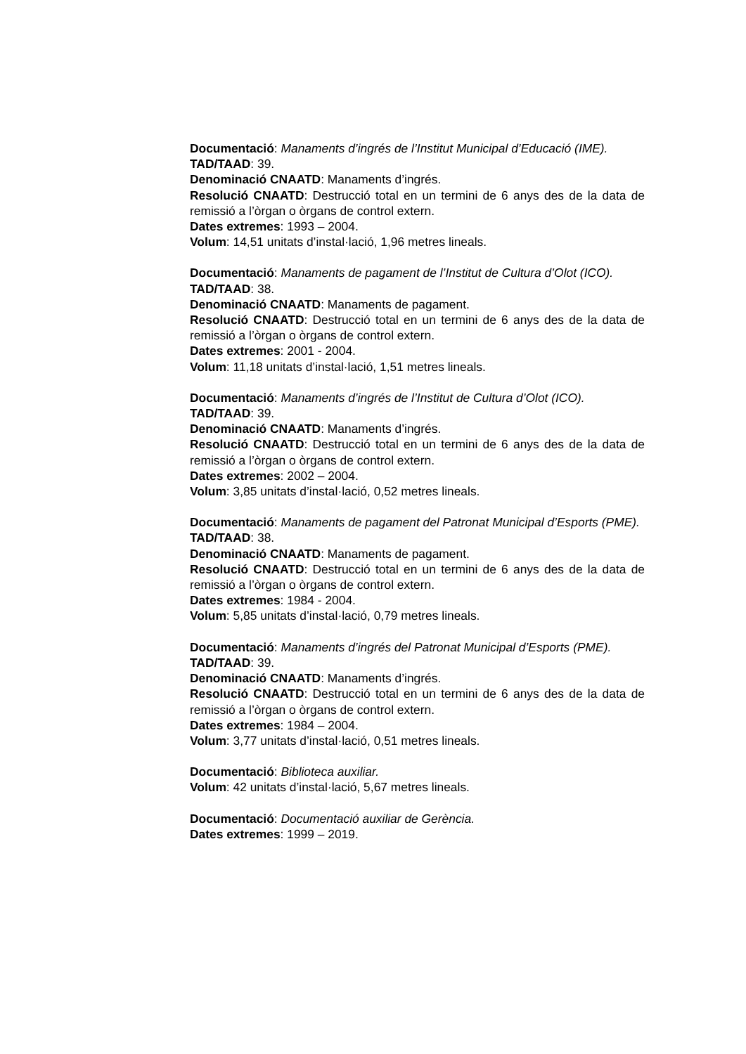Documentació: Manaments d’ingrés de l’Institut Municipal d’Educació (IME).
TAD/TAAD: 39.
Denominació CNAATD: Manaments d’ingrés.
Resolució CNAATD: Destrucció total en un termini de 6 anys des de la data de remissió a l’òrgan o òrgans de control extern.
Dates extremes: 1993 – 2004.
Volum: 14,51 unitats d’instal·lació, 1,96 metres lineals.
Documentació: Manaments de pagament de l’Institut de Cultura d’Olot (ICO).
TAD/TAAD: 38.
Denominació CNAATD: Manaments de pagament.
Resolució CNAATD: Destrucció total en un termini de 6 anys des de la data de remissió a l’òrgan o òrgans de control extern.
Dates extremes: 2001 - 2004.
Volum: 11,18 unitats d’instal·lació, 1,51 metres lineals.
Documentació: Manaments d’ingrés de l’Institut de Cultura d’Olot (ICO).
TAD/TAAD: 39.
Denominació CNAATD: Manaments d’ingrés.
Resolució CNAATD: Destrucció total en un termini de 6 anys des de la data de remissió a l’òrgan o òrgans de control extern.
Dates extremes: 2002 – 2004.
Volum: 3,85 unitats d’instal·lació, 0,52 metres lineals.
Documentació: Manaments de pagament del Patronat Municipal d’Esports (PME).
TAD/TAAD: 38.
Denominació CNAATD: Manaments de pagament.
Resolució CNAATD: Destrucció total en un termini de 6 anys des de la data de remissió a l’òrgan o òrgans de control extern.
Dates extremes: 1984 - 2004.
Volum: 5,85 unitats d’instal·lació, 0,79 metres lineals.
Documentació: Manaments d’ingrés del Patronat Municipal d’Esports (PME).
TAD/TAAD: 39.
Denominació CNAATD: Manaments d’ingrés.
Resolució CNAATD: Destrucció total en un termini de 6 anys des de la data de remissió a l’òrgan o òrgans de control extern.
Dates extremes: 1984 – 2004.
Volum: 3,77 unitats d’instal·lació, 0,51 metres lineals.
Documentació: Biblioteca auxiliar.
Volum: 42 unitats d’instal·lació, 5,67 metres lineals.
Documentació: Documentació auxiliar de Gerència.
Dates extremes: 1999 – 2019.